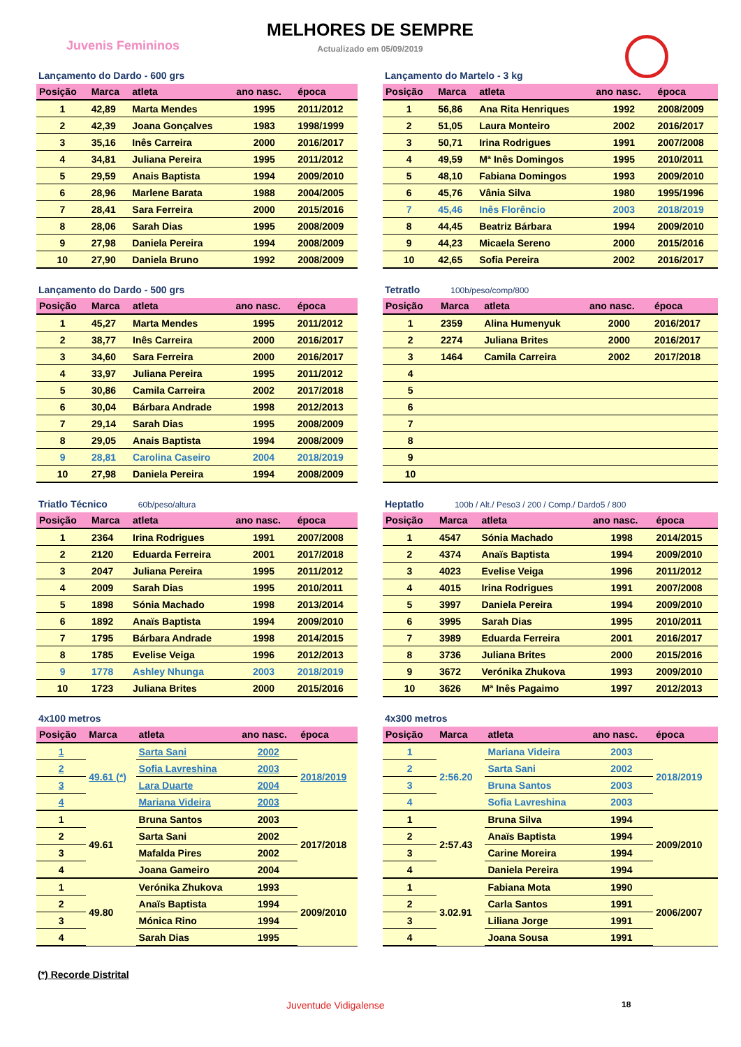Juvenis Femininos
MELHORES DE SEMPRE
Actualizado em 05/09/2019
Lançamento do Dardo - 600 grs
| Posição | Marca | atleta | ano nasc. | época |
| --- | --- | --- | --- | --- |
| 1 | 42,89 | Marta Mendes | 1995 | 2011/2012 |
| 2 | 42,39 | Joana Gonçalves | 1983 | 1998/1999 |
| 3 | 35,16 | Inês Carreira | 2000 | 2016/2017 |
| 4 | 34,81 | Juliana Pereira | 1995 | 2011/2012 |
| 5 | 29,59 | Anais Baptista | 1994 | 2009/2010 |
| 6 | 28,96 | Marlene Barata | 1988 | 2004/2005 |
| 7 | 28,41 | Sara Ferreira | 2000 | 2015/2016 |
| 8 | 28,06 | Sarah Dias | 1995 | 2008/2009 |
| 9 | 27,98 | Daniela Pereira | 1994 | 2008/2009 |
| 10 | 27,90 | Daniela Bruno | 1992 | 2008/2009 |
Lançamento do Martelo - 3 kg
| Posição | Marca | atleta | ano nasc. | época |
| --- | --- | --- | --- | --- |
| 1 | 56,86 | Ana Rita Henriques | 1992 | 2008/2009 |
| 2 | 51,05 | Laura Monteiro | 2002 | 2016/2017 |
| 3 | 50,71 | Irina Rodrigues | 1991 | 2007/2008 |
| 4 | 49,59 | Mª Inês Domingos | 1995 | 2010/2011 |
| 5 | 48,10 | Fabiana Domingos | 1993 | 2009/2010 |
| 6 | 45,76 | Vânia Silva | 1980 | 1995/1996 |
| 7 | 45,46 | Inês Florêncio | 2003 | 2018/2019 |
| 8 | 44,45 | Beatriz Bárbara | 1994 | 2009/2010 |
| 9 | 44,23 | Micaela Sereno | 2000 | 2015/2016 |
| 10 | 42,65 | Sofia Pereira | 2002 | 2016/2017 |
Lançamento do Dardo - 500 grs
| Posição | Marca | atleta | ano nasc. | época |
| --- | --- | --- | --- | --- |
| 1 | 45,27 | Marta Mendes | 1995 | 2011/2012 |
| 2 | 38,77 | Inês Carreira | 2000 | 2016/2017 |
| 3 | 34,60 | Sara Ferreira | 2000 | 2016/2017 |
| 4 | 33,97 | Juliana Pereira | 1995 | 2011/2012 |
| 5 | 30,86 | Camila Carreira | 2002 | 2017/2018 |
| 6 | 30,04 | Bárbara Andrade | 1998 | 2012/2013 |
| 7 | 29,14 | Sarah Dias | 1995 | 2008/2009 |
| 8 | 29,05 | Anais Baptista | 1994 | 2008/2009 |
| 9 | 28,81 | Carolina Caseiro | 2004 | 2018/2019 |
| 10 | 27,98 | Daniela Pereira | 1994 | 2008/2009 |
Tetratlo 100b/peso/comp/800
| Posição | Marca | atleta | ano nasc. | época |
| --- | --- | --- | --- | --- |
| 1 | 2359 | Alina Humenyuk | 2000 | 2016/2017 |
| 2 | 2274 | Juliana Brites | 2000 | 2016/2017 |
| 3 | 1464 | Camila Carreira | 2002 | 2017/2018 |
| 4 | | | | |
| 5 | | | | |
| 6 | | | | |
| 7 | | | | |
| 8 | | | | |
| 9 | | | | |
| 10 | | | | |
Triatlo Técnico 60b/peso/altura
| Posição | Marca | atleta | ano nasc. | época |
| --- | --- | --- | --- | --- |
| 1 | 2364 | Irina Rodrigues | 1991 | 2007/2008 |
| 2 | 2120 | Eduarda Ferreira | 2001 | 2017/2018 |
| 3 | 2047 | Juliana Pereira | 1995 | 2011/2012 |
| 4 | 2009 | Sarah Dias | 1995 | 2010/2011 |
| 5 | 1898 | Sónia Machado | 1998 | 2013/2014 |
| 6 | 1892 | Anaïs Baptista | 1994 | 2009/2010 |
| 7 | 1795 | Bárbara Andrade | 1998 | 2014/2015 |
| 8 | 1785 | Evelise Veiga | 1996 | 2012/2013 |
| 9 | 1778 | Ashley Nhunga | 2003 | 2018/2019 |
| 10 | 1723 | Juliana Brites | 2000 | 2015/2016 |
Heptatlo 100b / Alt./ Peso3 / 200 / Comp./ Dardo5 / 800
| Posição | Marca | atleta | ano nasc. | época |
| --- | --- | --- | --- | --- |
| 1 | 4547 | Sónia Machado | 1998 | 2014/2015 |
| 2 | 4374 | Anaïs Baptista | 1994 | 2009/2010 |
| 3 | 4023 | Evelise Veiga | 1996 | 2011/2012 |
| 4 | 4015 | Irina Rodrigues | 1991 | 2007/2008 |
| 5 | 3997 | Daniela Pereira | 1994 | 2009/2010 |
| 6 | 3995 | Sarah Dias | 1995 | 2010/2011 |
| 7 | 3989 | Eduarda Ferreira | 2001 | 2016/2017 |
| 8 | 3736 | Juliana Brites | 2000 | 2015/2016 |
| 9 | 3672 | Verónika Zhukova | 1993 | 2009/2010 |
| 10 | 3626 | Mª Inês Pagaimo | 1997 | 2012/2013 |
4x100 metros
| Posição | Marca | atleta | ano nasc. | época |
| --- | --- | --- | --- | --- |
| 1 | 49.61 (*) | Sarta Sani | 2002 | 2018/2019 |
| 2 | | Sofia Lavreshina | 2003 | |
| 3 | | Lara Duarte | 2004 | |
| 4 | | Mariana Videira | 2003 | |
| 1 | 49.61 | Bruna Santos | 2003 | 2017/2018 |
| 2 | | Sarta Sani | 2002 | |
| 3 | | Mafalda Pires | 2002 | |
| 4 | | Joana Gameiro | 2004 | |
| 1 | 49.80 | Verónika Zhukova | 1993 | 2009/2010 |
| 2 | | Anaïs Baptista | 1994 | |
| 3 | | Mónica Rino | 1994 | |
| 4 | | Sarah Dias | 1995 | |
4x300 metros
| Posição | Marca | atleta | ano nasc. | época |
| --- | --- | --- | --- | --- |
| 1 | 2:56.20 | Mariana Videira | 2003 | 2018/2019 |
| 2 | | Sarta Sani | 2002 | |
| 3 | | Bruna Santos | 2003 | |
| 4 | | Sofia Lavreshina | 2003 | |
| 1 | 2:57.43 | Bruna Silva | 1994 | 2009/2010 |
| 2 | | Anaïs Baptista | 1994 | |
| 3 | | Carine Moreira | 1994 | |
| 4 | | Daniela Pereira | 1994 | |
| 1 | 3.02.91 | Fabiana Mota | 1990 | 2006/2007 |
| 2 | | Carla Santos | 1991 | |
| 3 | | Liliana Jorge | 1991 | |
| 4 | | Joana Sousa | 1991 | |
(*) Recorde Distrital
Juventude Vidigalense
18